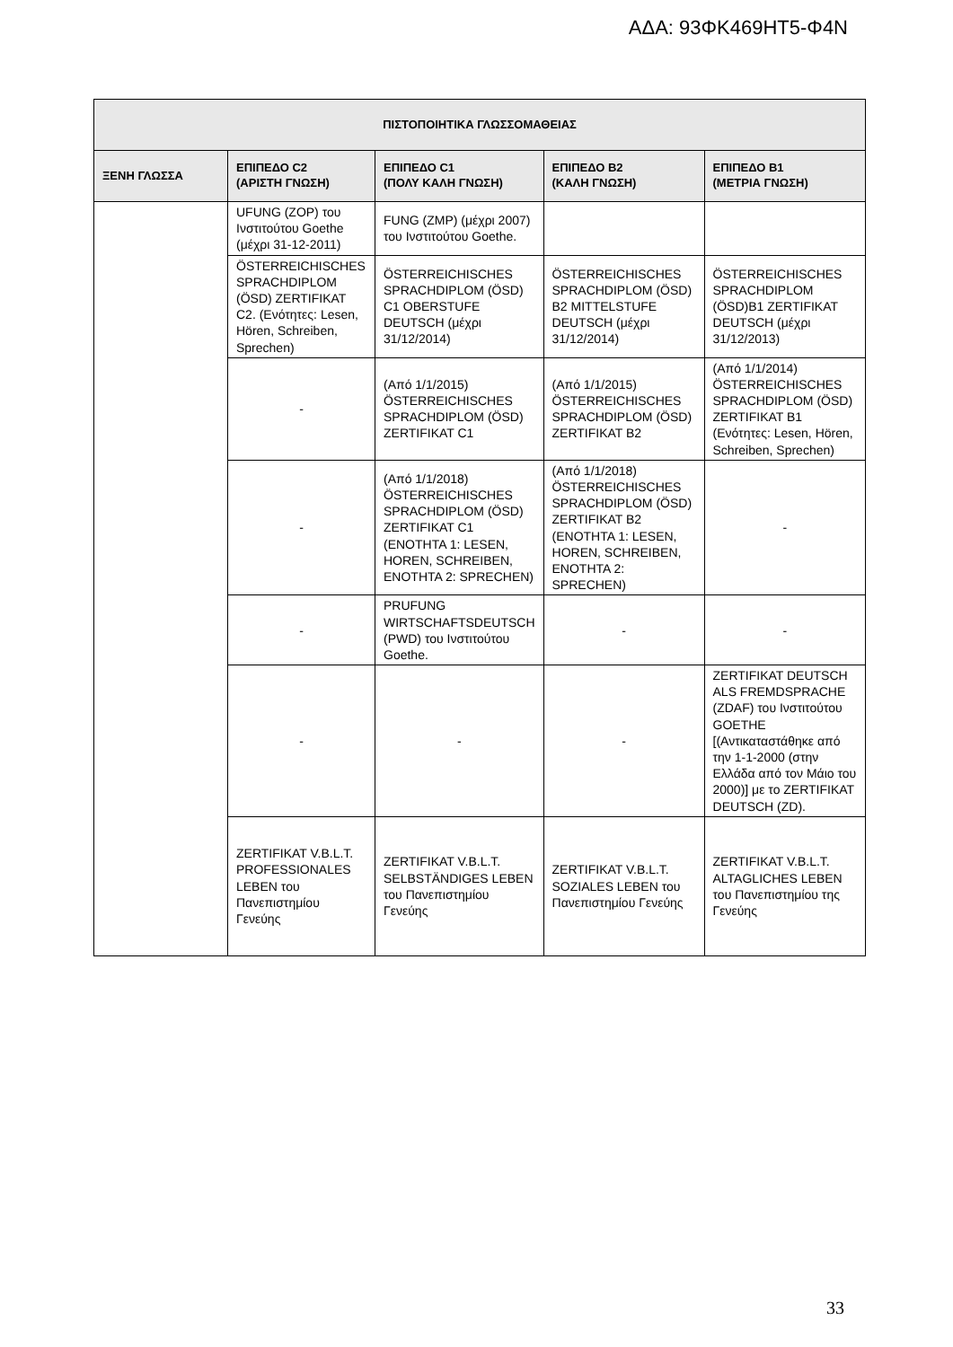ΑΔΑ: 93ΦΚ469ΗΤ5-Φ4Ν
| ΠΙΣΤΟΠΟΙΗΤΙΚΑ ΓΛΩΣΣΟΜΑΘΕΙΑΣ | | | | |
| --- | --- | --- | --- | --- |
| ΞΕΝΗ ΓΛΩΣΣΑ | ΕΠΙΠΕΔΟ C2 (ΑΡΙΣΤΗ ΓΝΩΣΗ) | ΕΠΙΠΕΔΟ C1 (ΠΟΛΥ ΚΑΛΗ ΓΝΩΣΗ) | ΕΠΙΠΕΔΟ B2 (ΚΑΛΗ ΓΝΩΣΗ) | ΕΠΙΠΕΔΟ B1 (ΜΕΤΡΙΑ ΓΝΩΣΗ) |
| | UFUNG (ZOP) του Ινστιτούτου Goethe (μέχρι 31-12-2011) | FUNG (ZMP) (μέχρι 2007) του Ινστιτούτου Goethe. | | |
| | ÖSTERREICHISCHES SPRACHDIPLOM (ÖSD) ZERTIFIKAT C2. (Ενότητες: Lesen, Hören, Schreiben, Sprechen) | ÖSTERREICHISCHES SPRACHDIPLOM (ÖSD) C1 OBERSTUFE DEUTSCH (μέχρι 31/12/2014) | ÖSTERREICHISCHES SPRACHDIPLOM (ÖSD) B2 MITTELSTUFE DEUTSCH (μέχρι 31/12/2014) | ÖSTERREICHISCHES SPRACHDIPLOM (ÖSD)B1 ZERTIFIKAT DEUTSCH (μέχρι 31/12/2013) |
| | - | (Από 1/1/2015) ÖSTERREICHISCHES SPRACHDIPLOM (ÖSD) ZERTIFIKAT C1 | (Από 1/1/2015) ÖSTERREICHISCHES SPRACHDIPLOM (ÖSD) ZERTIFIKAT B2 | (Από 1/1/2014) ÖSTERREICHISCHES SPRACHDIPLOM (ÖSD) ZERTIFIKAT B1 (Ενότητες: Lesen, Hören, Schreiben, Sprechen) |
| | - | (Από 1/1/2018) ÖSTERREICHISCHES SPRACHDIPLOM (ÖSD) ZERTIFIKAT C1 (ΕΝΟΤΗΤΑ 1: LESEN, HOREN, SCHREIBEN, ΕΝΟΤΗΤΑ 2: SPRECHEN) | (Από 1/1/2018) ÖSTERREICHISCHES SPRACHDIPLOM (ÖSD) ZERTIFIKAT B2 (ΕΝΟΤΗΤΑ 1: LESEN, HOREN, SCHREIBEN, ΕΝΟΤΗΤΑ 2: SPRECHEN) | - |
| | - | PRUFUNG WIRTSCHAFTSDEUTSCH (PWD) του Ινστιτούτου Goethe. | - | - |
| | - | - | - | ZERTIFIKAT DEUTSCH ALS FREMDSPRACHE (ZDAF) του Ινστιτούτου GOETHE [(Αντικαταστάθηκε από την 1-1-2000 (στην Ελλάδα από τον Μάιο του 2000)] με το ZERTIFIKAT DEUTSCH (ZD). |
| | ZERTIFIKAT V.B.L.T. PROFESSIONALES LEBEN του Πανεπιστημίου Γενεύης | ZERTIFIKAT V.B.L.T. SELBSTÄNDIGES LEBEN του Πανεπιστημίου Γενεύης | ZERTIFIKAT V.B.L.T. SOZIALES LEBEN του Πανεπιστημίου Γενεύης | ZERTIFIKAT V.B.L.T. ALTAGLICHES LEBEN του Πανεπιστημίου της Γενεύης |
33